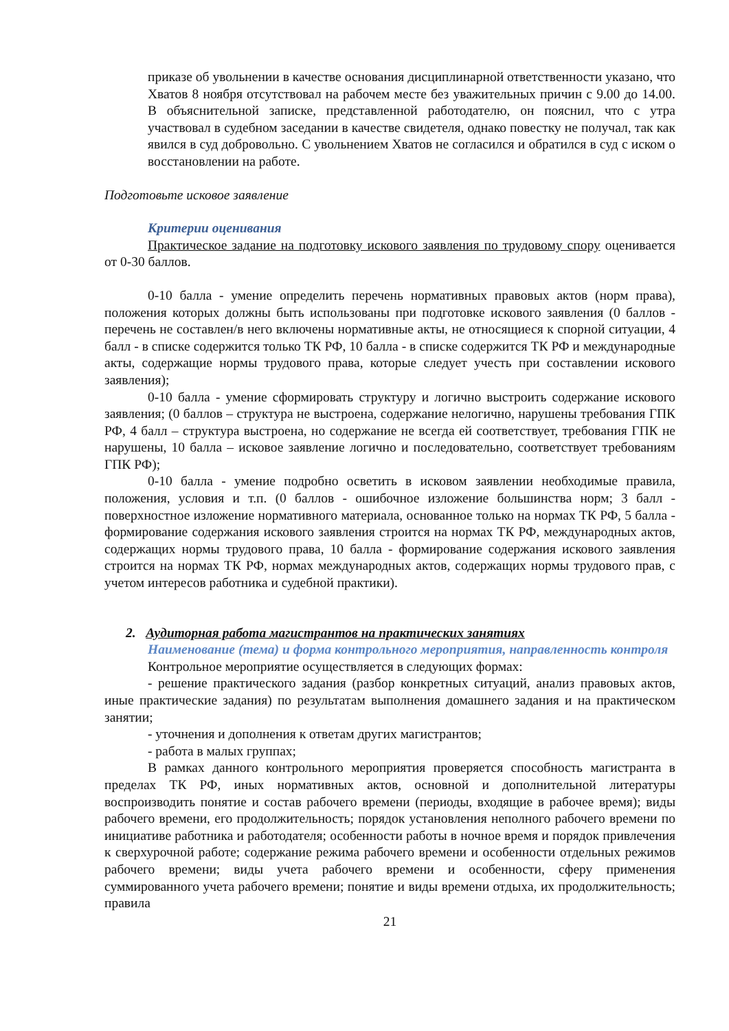приказе об увольнении в качестве основания дисциплинарной ответственности указано, что Хватов 8 ноября отсутствовал на рабочем месте без уважительных причин с 9.00 до 14.00. В объяснительной записке, представленной работодателю, он пояснил, что с утра участвовал в судебном заседании в качестве свидетеля, однако повестку не получал, так как явился в суд добровольно. С увольнением Хватов не согласился и обратился в суд с иском о восстановлении на работе.
Подготовьте исковое заявление
Критерии оценивания
Практическое задание на подготовку искового заявления по трудовому спору оценивается от 0-30 баллов.
0-10 балла - умение определить перечень нормативных правовых актов (норм права), положения которых должны быть использованы при подготовке искового заявления (0 баллов - перечень не составлен/в него включены нормативные акты, не относящиеся к спорной ситуации, 4 балл - в списке содержится только ТК РФ, 10 балла - в списке содержится ТК РФ и международные акты, содержащие нормы трудового права, которые следует учесть при составлении искового заявления);
0-10 балла - умение сформировать структуру и логично выстроить содержание искового заявления; (0 баллов – структура не выстроена, содержание нелогично, нарушены требования ГПК РФ, 4 балл – структура выстроена, но содержание не всегда ей соответствует, требования ГПК не нарушены, 10 балла – исковое заявление логично и последовательно, соответствует требованиям ГПК РФ);
0-10 балла - умение подробно осветить в исковом заявлении необходимые правила, положения, условия и т.п. (0 баллов - ошибочное изложение большинства норм; 3 балл - поверхностное изложение нормативного материала, основанное только на нормах ТК РФ, 5 балла - формирование содержания искового заявления строится на нормах ТК РФ, международных актов, содержащих нормы трудового права, 10 балла - формирование содержания искового заявления строится на нормах ТК РФ, нормах международных актов, содержащих нормы трудового прав, с учетом интересов работника и судебной практики).
2. Аудиторная работа магистрантов на практических занятиях
Наименование (тема) и форма контрольного мероприятия, направленность контроля
Контрольное мероприятие осуществляется в следующих формах:
- решение практического задания (разбор конкретных ситуаций, анализ правовых актов, иные практические задания) по результатам выполнения домашнего задания и на практическом занятии;
- уточнения и дополнения к ответам других магистрантов;
- работа в малых группах;
В рамках данного контрольного мероприятия проверяется способность магистранта в пределах ТК РФ, иных нормативных актов, основной и дополнительной литературы воспроизводить понятие и состав рабочего времени (периоды, входящие в рабочее время); виды рабочего времени, его продолжительность; порядок установления неполного рабочего времени по инициативе работника и работодателя; особенности работы в ночное время и порядок привлечения к сверхурочной работе; содержание режима рабочего времени и особенности отдельных режимов рабочего времени; виды учета рабочего времени и особенности, сферу применения суммированного учета рабочего времени; понятие и виды времени отдыха, их продолжительность; правила
21